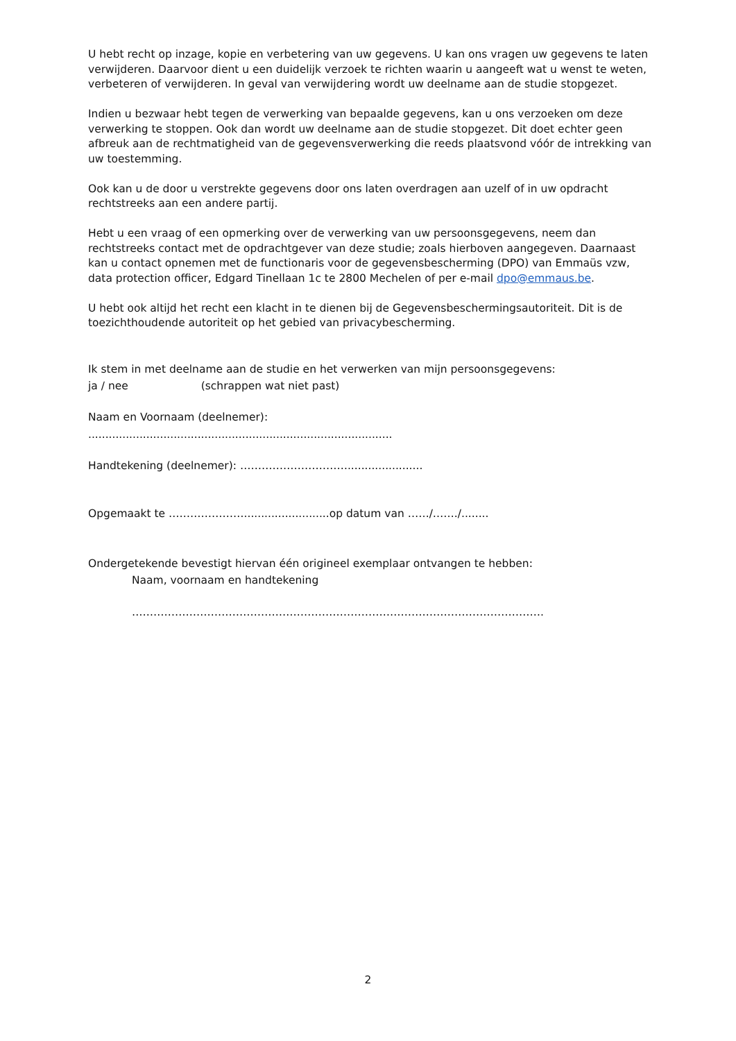U hebt recht op inzage, kopie en verbetering van uw gegevens. U kan ons vragen uw gegevens te laten verwijderen. Daarvoor dient u een duidelijk verzoek te richten waarin u aangeeft wat u wenst te weten, verbeteren of verwijderen. In geval van verwijdering wordt uw deelname aan de studie stopgezet.
Indien u bezwaar hebt tegen de verwerking van bepaalde gegevens, kan u ons verzoeken om deze verwerking te stoppen. Ook dan wordt uw deelname aan de studie stopgezet. Dit doet echter geen afbreuk aan de rechtmatigheid van de gegevensverwerking die reeds plaatsvond vóór de intrekking van uw toestemming.
Ook kan u de door u verstrekte gegevens door ons laten overdragen aan uzelf of in uw opdracht rechtstreeks aan een andere partij.
Hebt u een vraag of een opmerking over de verwerking van uw persoonsgegevens, neem dan rechtstreeks contact met de opdrachtgever van deze studie; zoals hierboven aangegeven. Daarnaast kan u contact opnemen met de functionaris voor de gegevensbescherming (DPO) van Emmaüs vzw, data protection officer, Edgard Tinellaan 1c te 2800 Mechelen of per e-mail dpo@emmaus.be.
U hebt ook altijd het recht een klacht in te dienen bij de Gegevensbeschermingsautoriteit. Dit is de toezichthoudende autoriteit op het gebied van privacybescherming.
Ik stem in met deelname aan de studie en het verwerken van mijn persoonsgegevens:
ja / nee (schrappen wat niet past)
Naam en Voornaam (deelnemer):
.........................................................................................
Handtekening (deelnemer): …………………………......................
Opgemaakt te ………………….........................op datum van ……/……./........
Ondergetekende bevestigt hiervan één origineel exemplaar ontvangen te hebben:
Naam, voornaam en handtekening
…………………………………………………………………………………………………….
2